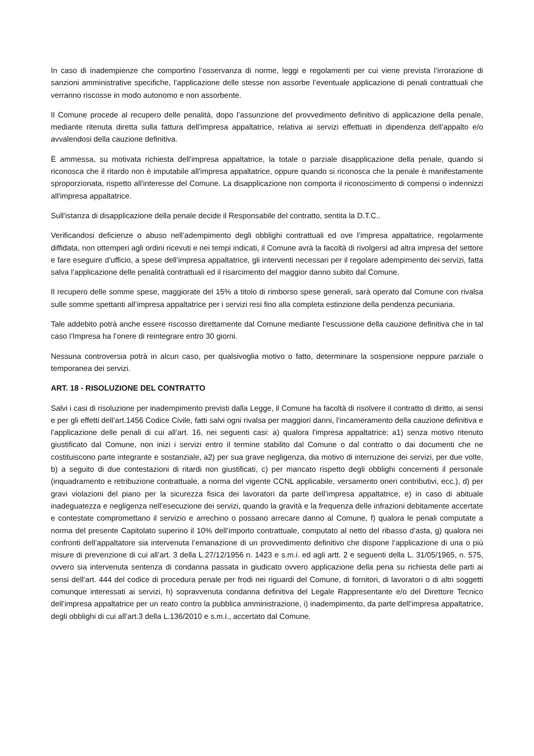In caso di inadempienze che comportino l’osservanza di norme, leggi e regolamenti per cui viene prevista l’irrorazione di sanzioni amministrative specifiche, l’applicazione delle stesse non assorbe l’eventuale applicazione di penali contrattuali che verranno riscosse in modo autonomo e non assorbente.
Il Comune procede al recupero delle penalità, dopo l’assunzione del provvedimento definitivo di applicazione della penale, mediante ritenuta diretta sulla fattura dell’impresa appaltatrice, relativa ai servizi effettuati in dipendenza dell’appalto e/o avvalendosi della cauzione definitiva.
È ammessa, su motivata richiesta dell'impresa appaltatrice, la totale o parziale disapplicazione della penale, quando si riconosca che il ritardo non è imputabile all'impresa appaltatrice, oppure quando si riconosca che la penale è manifestamente sproporzionata, rispetto all'interesse del Comune. La disapplicazione non comporta il riconoscimento di compensi o indennizzi all'impresa appaltatrice.
Sull'istanza di disapplicazione della penale decide il Responsabile del contratto, sentita la D.T.C..
Verificandosi deficienze o abuso nell’adempimento degli obblighi contrattuali ed ove l’impresa appaltatrice, regolarmente diffidata, non ottemperi agli ordini ricevuti e nei tempi indicati, il Comune avrà la facoltà di rivolgersi ad altra impresa del settore e fare eseguire d’ufficio, a spese dell’impresa appaltatrice, gli interventi necessari per il regolare adempimento dei servizi, fatta salva l’applicazione delle penalità contrattuali ed il risarcimento del maggior danno subito dal Comune.
Il recupero delle somme spese, maggiorate del 15% a titolo di rimborso spese generali, sarà operato dal Comune con rivalsa sulle somme spettanti all’impresa appaltatrice per i servizi resi fino alla completa estinzione della pendenza pecuniaria.
Tale addebito potrà anche essere riscosso direttamente dal Comune mediante l’escussione della cauzione definitiva che in tal caso l’Impresa ha l’onere di reintegrare entro 30 giorni.
Nessuna controversia potrà in alcun caso, per qualsivoglia motivo o fatto, determinare la sospensione neppure parziale o temporanea dei servizi.
ART. 18 - RISOLUZIONE DEL CONTRATTO
Salvi i casi di risoluzione per inadempimento previsti dalla Legge, il Comune ha facoltà di risolvere il contratto di diritto, ai sensi e per gli effetti dell’art.1456 Codice Civile, fatti salvi ogni rivalsa per maggiori danni, l’incameramento della cauzione definitiva e l’applicazione delle penali di cui all’art. 16, nei seguenti casi: a) qualora l'impresa appaltatrice: a1) senza motivo ritenuto giustificato dal Comune, non inizi i servizi entro il termine stabilito dal Comune o dal contratto o dai documenti che ne costituiscono parte integrante e sostanziale, a2) per sua grave negligenza, dia motivo di interruzione dei servizi, per due volte, b) a seguito di due contestazioni di ritardi non giustificati, c) per mancato rispetto degli obblighi concernenti il personale (inquadramento e retribuzione contrattuale, a norma del vigente CCNL applicabile, versamento oneri contributivi, ecc.), d) per gravi violazioni del piano per la sicurezza fisica dei lavoratori da parte dell’impresa appaltatrice, e) in caso di abituale inadeguatezza e negligenza nell’esecuzione dei servizi, quando la gravità e la frequenza delle infrazioni debitamente accertate e contestate compromettano il servizio e arrechino o possano arrecare danno al Comune, f) qualora le penali computate a norma del presente Capitolato superino il 10% dell’importo contrattuale, computato al netto del ribasso d’asta, g) qualora nei confronti dell’appaltatore sia intervenuta l’emanazione di un provvedimento definitivo che dispone l’applicazione di una o più misure di prevenzione di cui all’art. 3 della L.27/12/1956 n. 1423 e s.m.i. ed agli artt. 2 e seguenti della L. 31/05/1965, n. 575, ovvero sia intervenuta sentenza di condanna passata in giudicato ovvero applicazione della pena su richiesta delle parti ai sensi dell’art. 444 del codice di procedura penale per frodi nei riguardi del Comune, di fornitori, di lavoratori o di altri soggetti comunque interessati ai servizi, h) sopravvenuta condanna definitiva del Legale Rappresentante e/o del Direttore Tecnico dell’impresa appaltatrice per un reato contro la pubblica amministrazione, i) inadempimento, da parte dell’impresa appaltatrice, degli obblighi di cui all’art.3 della L.136/2010 e s.m.i., accertato dal Comune.